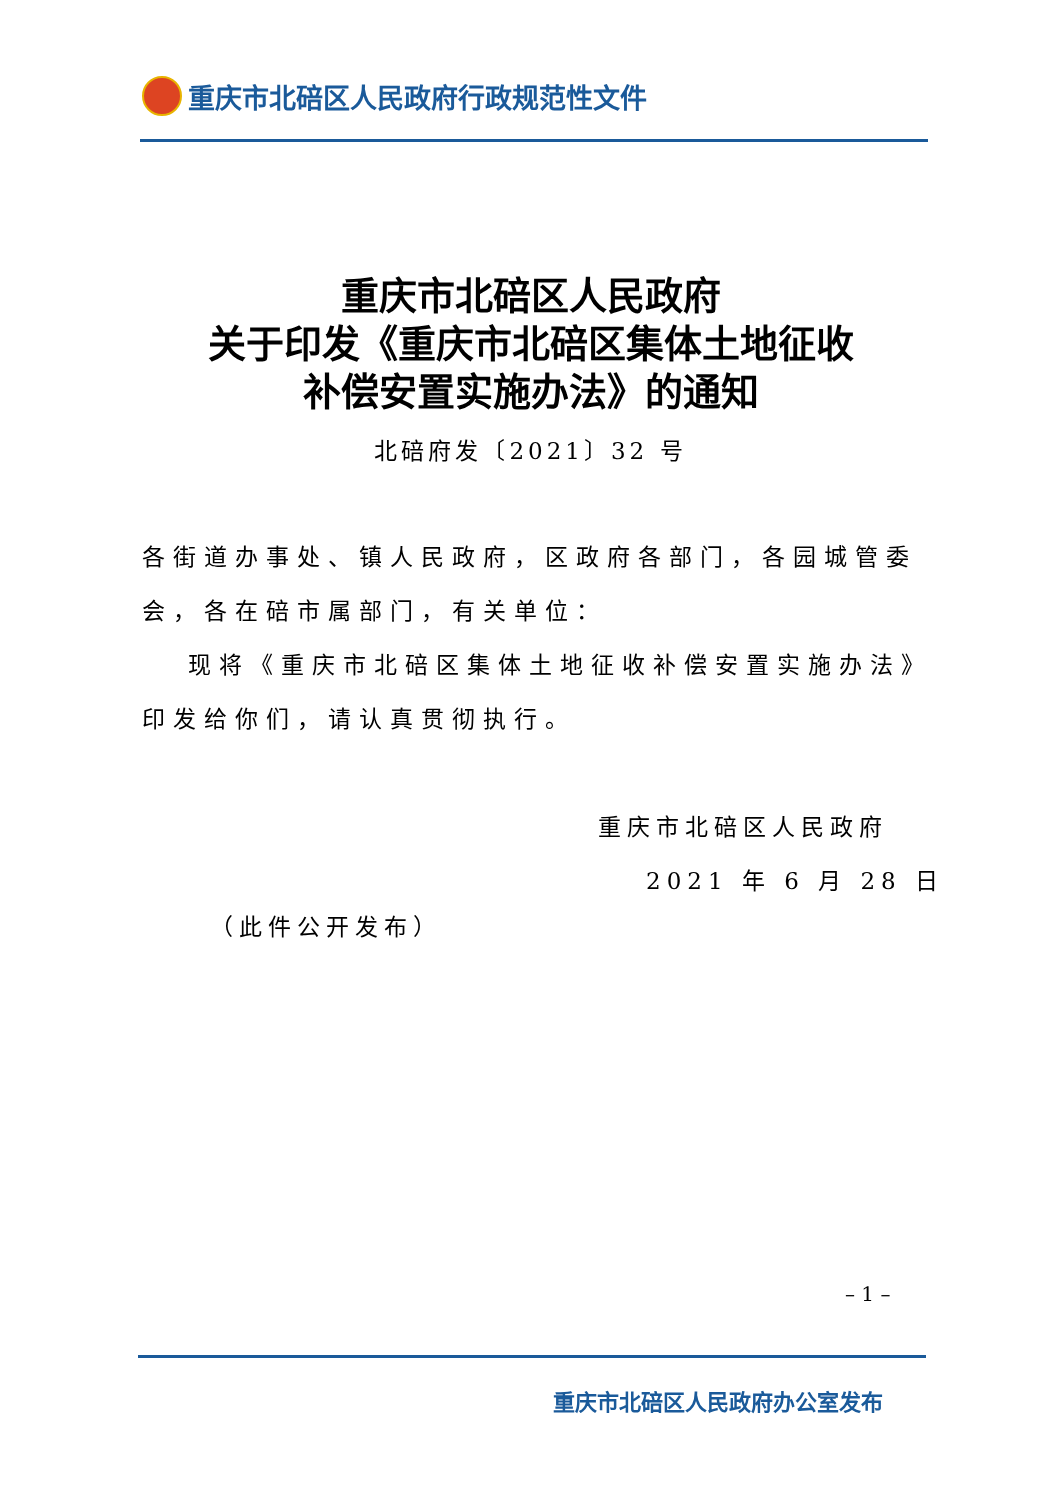重庆市北碚区人民政府行政规范性文件
重庆市北碚区人民政府
关于印发《重庆市北碚区集体土地征收
补偿安置实施办法》的通知
北碚府发〔2021〕32 号
各街道办事处、镇人民政府，区政府各部门，各园城管委会，各在碚市属部门，有关单位：
现将《重庆市北碚区集体土地征收补偿安置实施办法》印发给你们，请认真贯彻执行。
重庆市北碚区人民政府
2021 年 6 月 28 日
（此件公开发布）
– 1 –
重庆市北碚区人民政府办公室发布